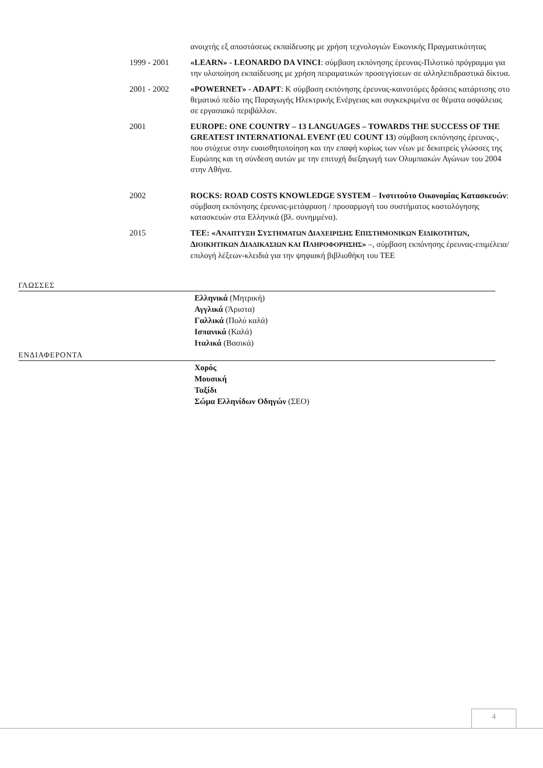ανοιχτής εξ αποστάσεως εκπαίδευσης με χρήση τεχνολογιών Εικονικής Πραγματικότητας
1999 - 2001 «LEARN» - LEONARDO DA VINCI: σύμβαση εκπόνησης έρευνας-Πιλοτικό πρόγραμμα για την υλοποίηση εκπαίδευσης με χρήση πειραματικών προσεγγίσεων σε αλληλεπιδραστικά δίκτυα.
2001 - 2002 «POWERNET» - ADAPT: Κ σύμβαση εκπόνησης έρευνας-καινοτόμες δράσεις κατάρτισης στο θεματικό πεδίο της Παραγωγής Ηλεκτρικής Ενέργειας και συγκεκριμένα σε θέματα ασφάλειας σε εργασιακό περιβάλλον.
2001 EUROPE: ONE COUNTRY – 13 LANGUAGES – TOWARDS THE SUCCESS OF THE GREATEST INTERNATIONAL EVENT (EU COUNT 13) σύμβαση εκπόνησης έρευνας-, που στόχευε στην ευαισθητοποίηση και την επαφή κυρίως των νέων με δεκατρείς γλώσσες της Ευρώπης και τη σύνδεση αυτών με την επιτυχή διεξαγωγή των Ολυμπιακών Αγώνων του 2004 στην Αθήνα.
2002 ROCKS: ROAD COSTS KNOWLEDGE SYSTEM – Ινστιτούτο Οικονομίας Κατασκευών: σύμβαση εκπόνησης έρευνας-μετάφραση / προσαρμογή του συστήματος κοστολόγησης κατασκευών στα Ελληνικά (βλ. συνημμένα).
2015 ΤΕΕ: «ΑΝΑΠΤΥΞΗ ΣΥΣΤΗΜΑΤΩΝ ΔΙΑΧΕΙΡΙΣΗΣ ΕΠΙΣΤΗΜΟΝΙΚΩΝ ΕΙΔΙΚΟΤΗΤΩΝ, ΔΙΟΙΚΗΤΙΚΩΝ ΔΙΑΔΙΚΑΣΙΩΝ ΚΑΙ ΠΛΗΡΟΦΟΡΗΣΗΣ» –, σύμβαση εκπόνησης έρευνας-επιμέλεια/επιλογή λέξεων-κλειδιά για την ψηφιακή βιβλιοθήκη του ΤΕΕ
ΓΛΩΣΣΕΣ
Ελληνικά (Μητρική)
Αγγλικά (Άριστα)
Γαλλικά (Πολύ καλά)
Ισπανικά (Καλά)
Ιταλικά (Βασικά)
ΕΝΔΙΑΦΕΡΟΝΤΑ
Χορός
Μουσική
Ταξίδι
Σώμα Ελληνίδων Οδηγών (ΣΕΟ)
4